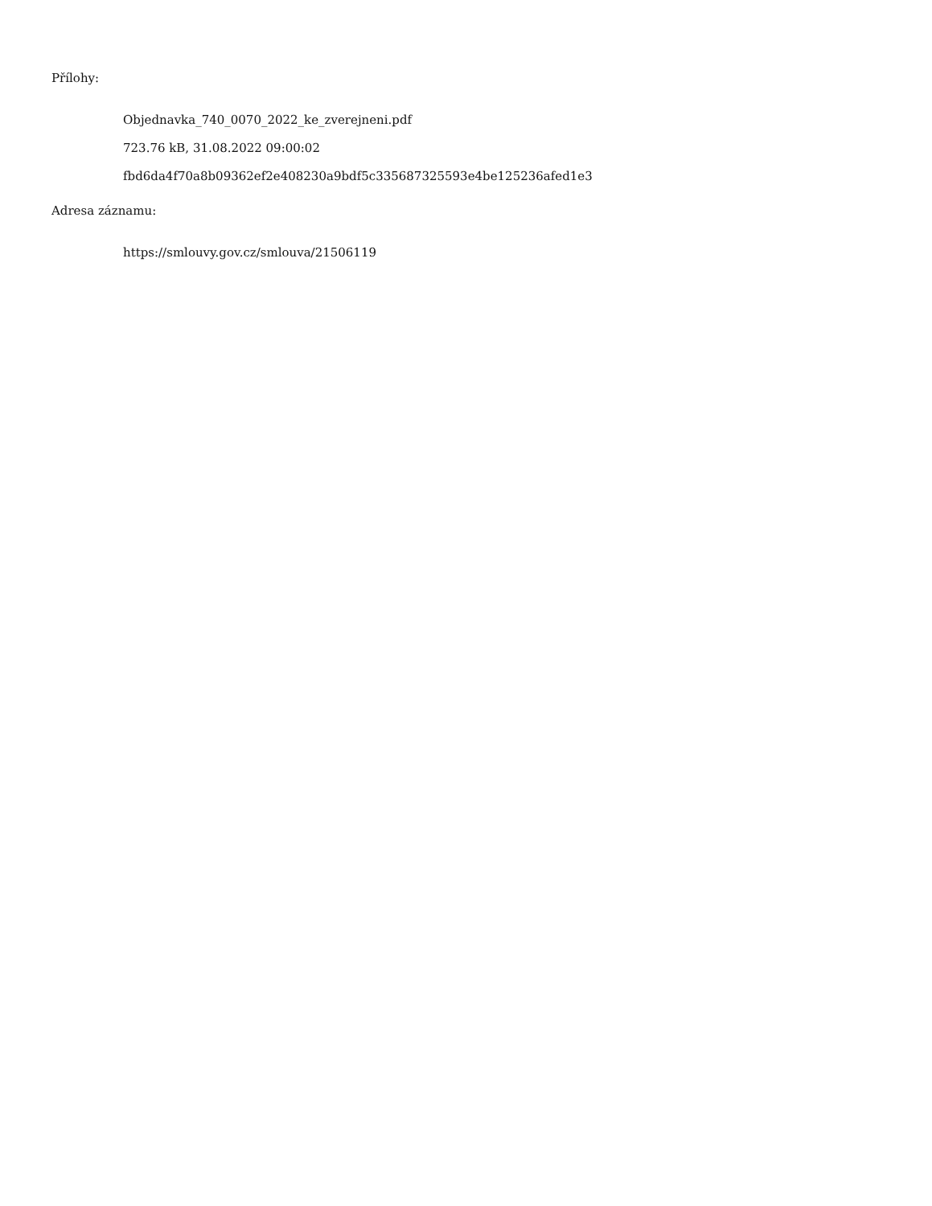Přílohy:
Objednavka_740_0070_2022_ke_zverejneni.pdf
723.76 kB, 31.08.2022 09:00:02
fbd6da4f70a8b09362ef2e408230a9bdf5c335687325593e4be125236afed1e3
Adresa záznamu:
https://smlouvy.gov.cz/smlouva/21506119